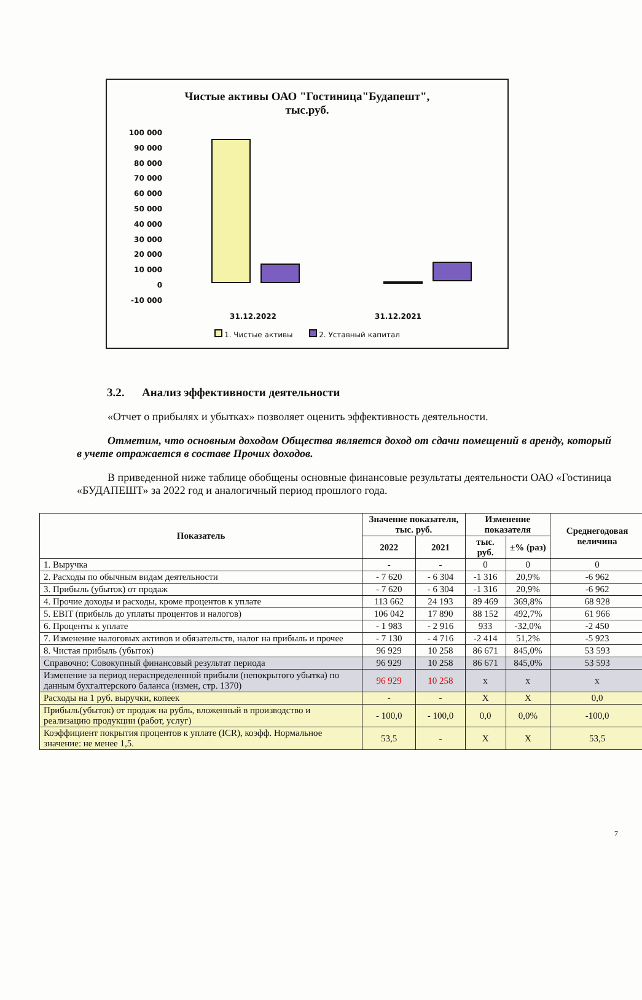Чистые активы ОАО "Гостиница"Будапешт",
тыс.руб.
100 000
90 000
80 000
70 000
60 000
50 000
40 000
30 000
20 000
10 000
0
-10 000
31.12.2022 31.12.2021
1. Чистые активы 2. Уставный капитал
3.2. Анализ эффективности деятельности
«Отчет о прибылях и убытках» позволяет оценить эффективность деятельности.
Отметим, что основным доходом Общества является доход от сдачи помещений в аренду, который в учете отражается в составе Прочих доходов.
В приведенной ниже таблице обобщены основные финансовые результаты деятельности ОАО «Гостиница «БУДАПЕШТ» за 2022 год и аналогичный период прошлого года.
| Показатель | Значение показателя, тыс. руб. | | Изменение показателя | | Среднегодовая величина |
| --- | --- | --- | --- | --- | --- |
| | 2022 | 2021 | тыс. руб. | ±% (раз) | |
| 1. Выручка | - | - | 0 | 0 | 0 |
| 2. Расходы по обычным видам деятельности | - 7 620 | - 6 304 | -1 316 | 20,9% | -6 962 |
| 3. Прибыль (убыток) от продаж | - 7 620 | - 6 304 | -1 316 | 20,9% | -6 962 |
| 4. Прочие доходы и расходы, кроме процентов к уплате | 113 662 | 24 193 | 89 469 | 369,8% | 68 928 |
| 5. EBIT (прибыль до уплаты процентов и налогов) | 106 042 | 17 890 | 88 152 | 492,7% | 61 966 |
| 6. Проценты к уплате | - 1 983 | - 2 916 | 933 | -32,0% | -2 450 |
| 7. Изменение налоговых активов и обязательств, налог на прибыль и прочее | - 7 130 | - 4 716 | -2 414 | 51,2% | -5 923 |
| 8. Чистая прибыль (убыток) | 96 929 | 10 258 | 86 671 | 845,0% | 53 593 |
| Справочно: Совокупный финансовый результат периода | 96 929 | 10 258 | 86 671 | 845,0% | 53 593 |
| Изменение за период нераспределенной прибыли (непокрытого убытка) по данным бухгалтерского баланса (измен, стр. 1370) | 96 929 | 10 258 | x | x | x |
| Расходы на 1 руб. выручки, копеек | - | - | X | X | 0,0 |
| Прибыль(убыток) от продаж на рубль, вложенный в производство и реализацию продукции (работ, услуг) | - 100,0 | - 100,0 | 0,0 | 0,0% | -100,0 |
| Коэффициент покрытия процентов к уплате (ICR), коэфф. Нормальное значение: не менее 1,5. | 53,5 | - | X | X | 53,5 |
7